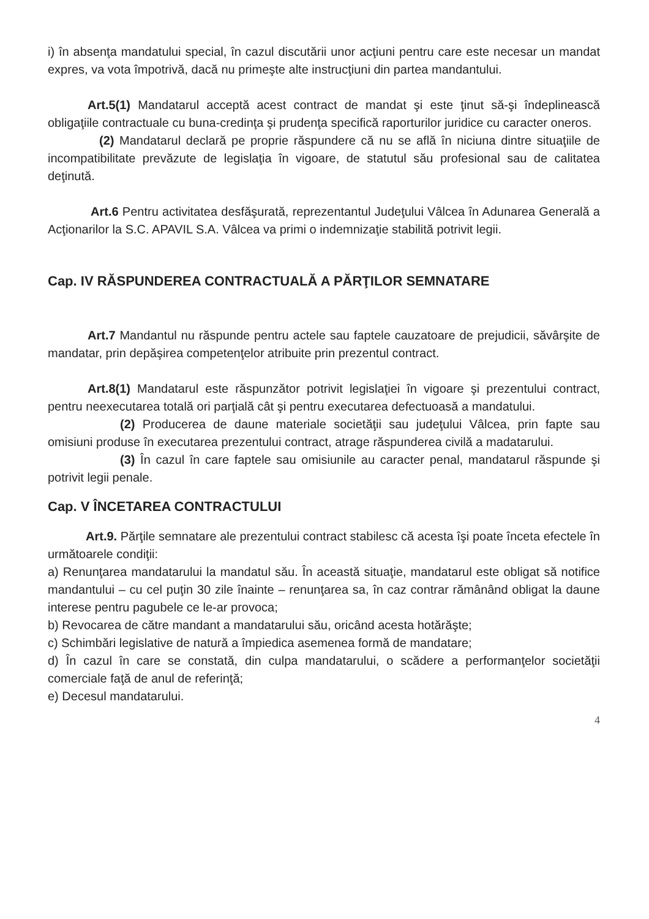i) în absenţa mandatului special, în cazul discutării unor acţiuni pentru care este necesar un mandat expres, va vota împotrivă, dacă nu primeşte alte instrucţiuni din partea mandantului.
Art.5(1) Mandatarul acceptă acest contract de mandat şi este ţinut să-şi îndeplinească obligaţiile contractuale cu buna-credinţa şi prudenţa specifică raporturilor juridice cu caracter oneros.
(2) Mandatarul declară pe proprie răspundere că nu se află în niciuna dintre situaţiile de incompatibilitate prevăzute de legislaţia în vigoare, de statutul său profesional sau de calitatea deţinută.
Art.6 Pentru activitatea desfăşurată, reprezentantul Judeţului Vâlcea în Adunarea Generală a Acţionarilor la S.C. APAVIL S.A. Vâlcea va primi o indemnizaţie stabilită potrivit legii.
Cap. IV RĂSPUNDEREA CONTRACTUALĂ A PĂRŢILOR SEMNATARE
Art.7 Mandantul nu răspunde pentru actele sau faptele cauzatoare de prejudicii, săvârşite de mandatar, prin depăşirea competenţelor atribuite prin prezentul contract.
Art.8(1) Mandatarul este răspunzător potrivit legislaţiei în vigoare şi prezentului contract, pentru neexecutarea totală ori parţială cât şi pentru executarea defectuoasă a mandatului.
(2) Producerea de daune materiale societăţii sau judeţului Vâlcea, prin fapte sau omisiuni produse în executarea prezentului contract, atrage răspunderea civilă a madatarului.
(3) În cazul în care faptele sau omisiunile au caracter penal, mandatarul răspunde şi potrivit legii penale.
Cap. V ÎNCETAREA CONTRACTULUI
Art.9. Părţile semnatare ale prezentului contract stabilesc că acesta îşi poate înceta efectele în următoarele condiţii:
a) Renunţarea mandatarului la mandatul său. În această situaţie, mandatarul este obligat să notifice mandantului – cu cel puţin 30 zile înainte – renunţarea sa, în caz contrar rămânând obligat la daune interese pentru pagubele ce le-ar provoca;
b) Revocarea de către mandant a mandatarului său, oricând acesta hotărăşte;
c) Schimbări legislative de natură a împiedica asemenea formă de mandatare;
d) În cazul în care se constată, din culpa mandatarului, o scădere a performanţelor societăţii comerciale faţă de anul de referinţă;
e) Decesul mandatarului.
4